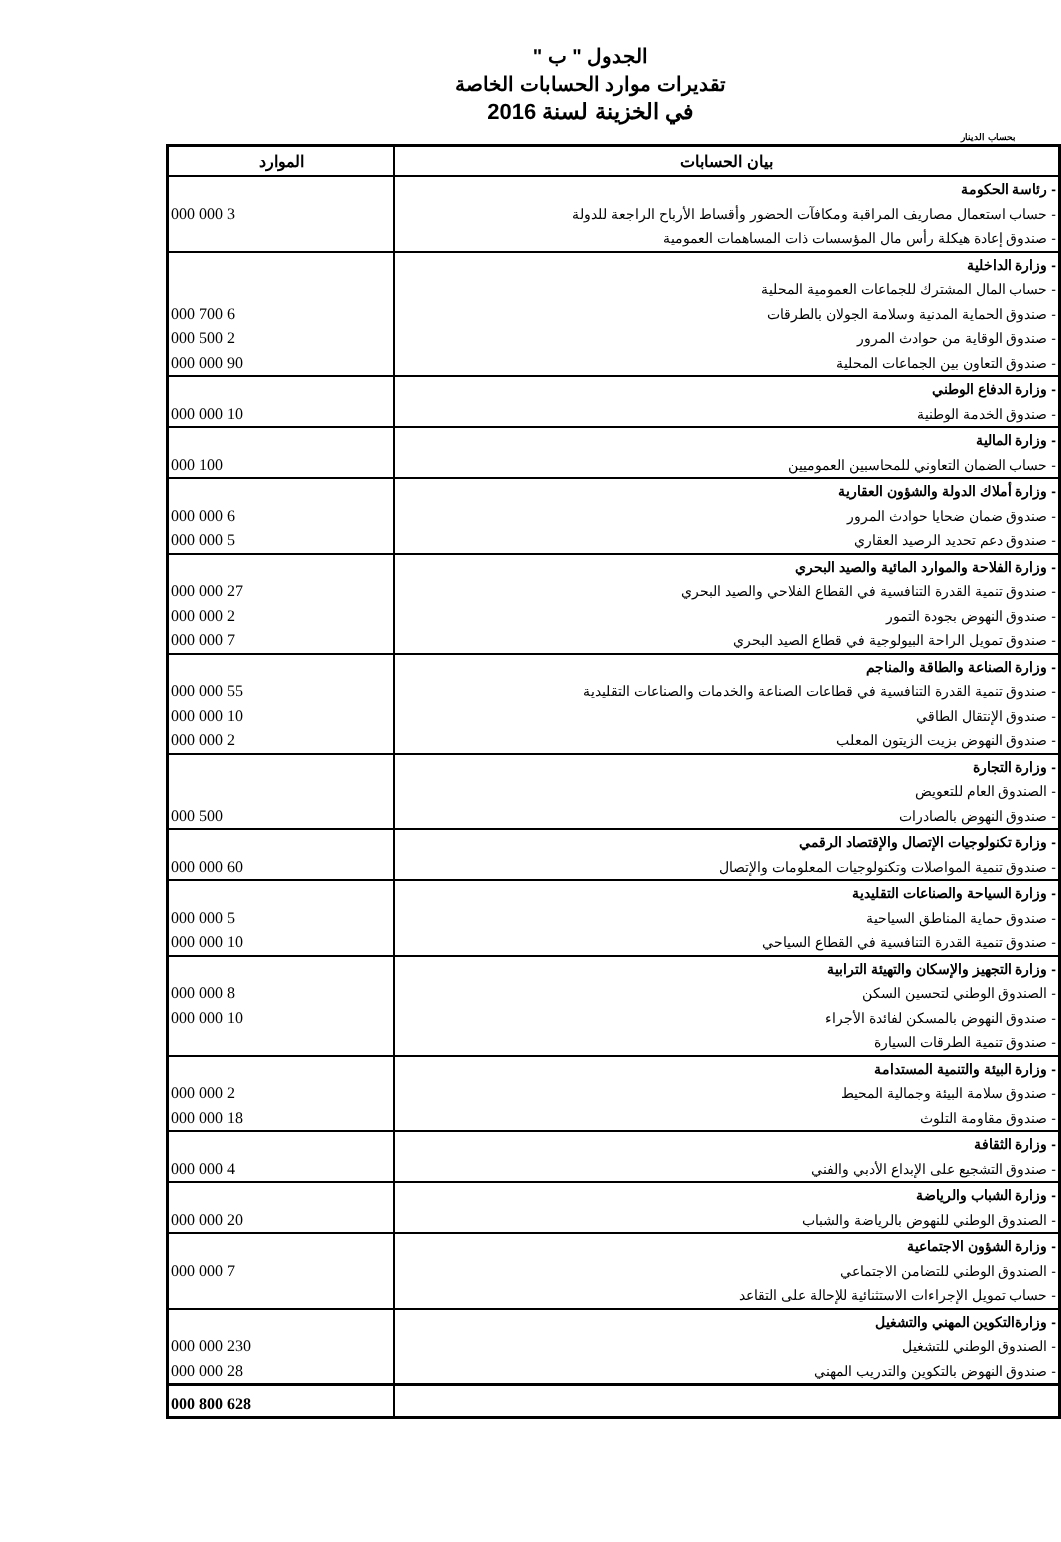الجدول " ب "
تقديرات موارد الحسابات الخاصة
في الخزينة لسنة 2016
بحساب الدينار
| بيان الحسابات | الموارد |
| --- | --- |
| - رئاسة الحكومة | |
| - حساب استعمال مصاريف المراقبة ومكافآت الحضور وأقساط الأرباح الراجعة للدولة | 3 000 000 |
| - صندوق إعادة هيكلة رأس مال المؤسسات ذات المساهمات العمومية | |
| - وزارة الداخلية | |
| - حساب المال المشترك للجماعات العمومية المحلية | |
| - صندوق الحماية المدنية وسلامة الجولان بالطرقات | 6 700 000 |
| - صندوق الوقاية من حوادث المرور | 2 500 000 |
| - صندوق التعاون بين الجماعات المحلية | 90 000 000 |
| - وزارة الدفاع الوطني | |
| - صندوق الخدمة الوطنية | 10 000 000 |
| - وزارة المالية | |
| - حساب الضمان التعاوني للمحاسبين العموميين | 100 000 |
| - وزارة أملاك الدولة والشؤون العقارية | |
| - صندوق ضمان ضحايا حوادث المرور | 6 000 000 |
| - صندوق دعم تحديد الرصيد العقاري | 5 000 000 |
| - وزارة الفلاحة والموارد المائية والصيد البحري | |
| - صندوق تنمية القدرة التنافسية في القطاع الفلاحي والصيد البحري | 27 000 000 |
| - صندوق النهوض بجودة التمور | 2 000 000 |
| - صندوق تمويل الراحة البيولوجية في قطاع الصيد البحري | 7 000 000 |
| - وزارة الصناعة والطاقة والمناجم | |
| - صندوق تنمية القدرة التنافسية في قطاعات الصناعة والخدمات والصناعات التقليدية | 55 000 000 |
| - صندوق الإنتقال الطاقي | 10 000 000 |
| - صندوق النهوض بزيت الزيتون المعلب | 2 000 000 |
| - وزارة التجارة | |
| - الصندوق العام للتعويض | |
| - صندوق النهوض بالصادرات | 500 000 |
| - وزارة تكنولوجيات الإتصال والإقتصاد الرقمي | |
| - صندوق تنمية المواصلات وتكنولوجيات المعلومات والإتصال | 60 000 000 |
| - وزارة السياحة والصناعات التقليدية | |
| - صندوق حماية المناطق السياحية | 5 000 000 |
| - صندوق تنمية القدرة التنافسية في القطاع السياحي | 10 000 000 |
| - وزارة التجهيز والإسكان والتهيئة الترابية | |
| - الصندوق الوطني لتحسين السكن | 8 000 000 |
| - صندوق النهوض بالمسكن لفائدة الأجراء | 10 000 000 |
| - صندوق تنمية الطرقات السيارة | |
| - وزارة البيئة والتنمية المستدامة | |
| - صندوق سلامة البيئة وجمالية المحيط | 2 000 000 |
| - صندوق مقاومة التلوث | 18 000 000 |
| - وزارة الثقافة | |
| - صندوق التشجيع على الإبداع الأدبي والفني | 4 000 000 |
| - وزارة الشباب والرياضة | |
| - الصندوق الوطني للنهوض بالرياضة والشباب | 20 000 000 |
| - وزارة الشؤون الاجتماعية | |
| - الصندوق الوطني للتضامن الاجتماعي | 7 000 000 |
| - حساب تمويل الإجراءات الاستثنائية للإحالة على التقاعد | |
| - وزارةالتكوين المهني والتشغيل | |
| - الصندوق الوطني للتشغيل | 230 000 000 |
| - صندوق النهوض بالتكوين والتدريب المهني | 28 000 000 |
| | 628 800 000 |